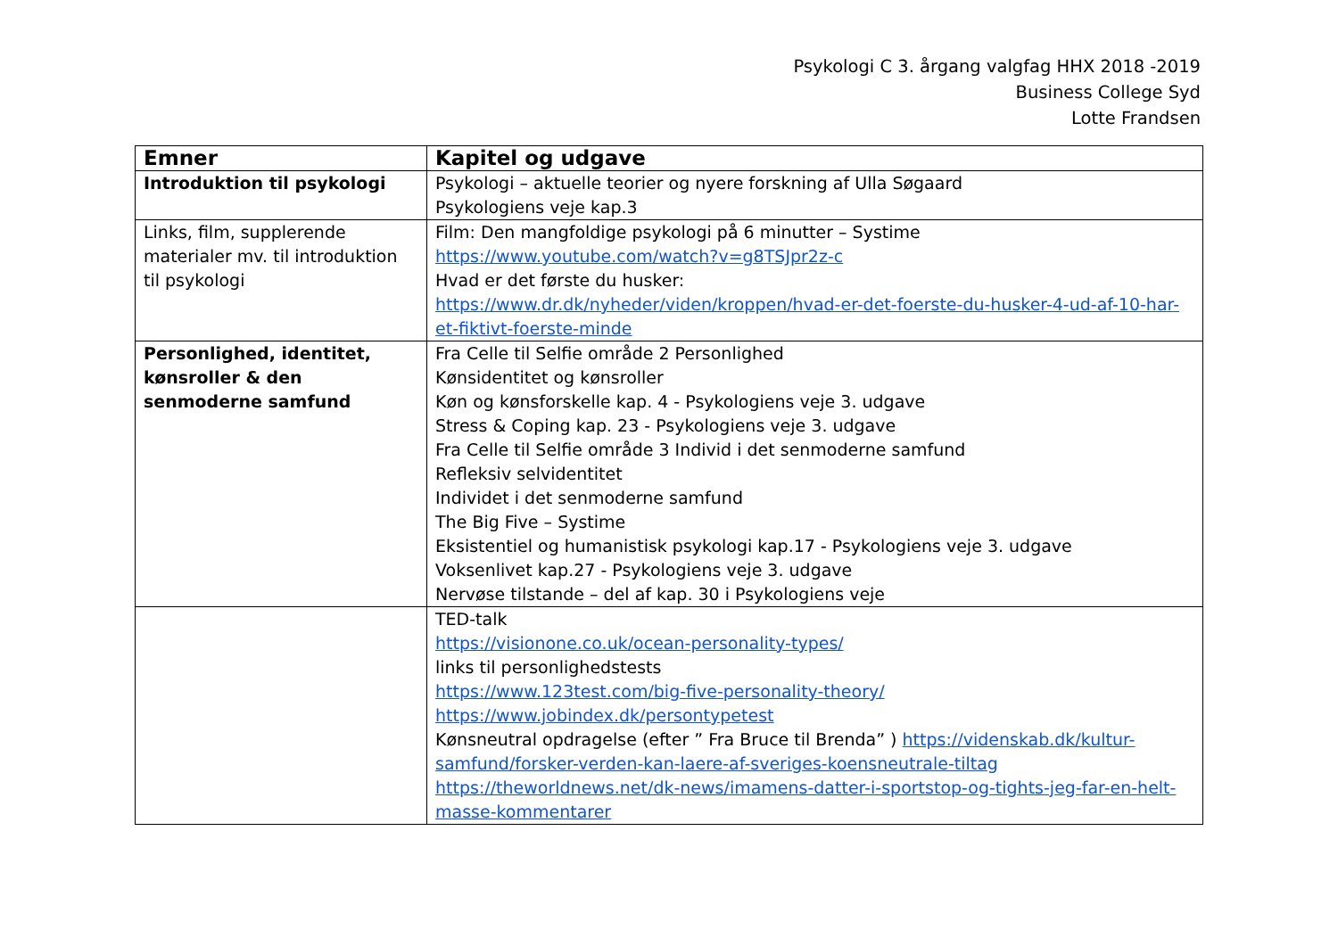Psykologi C 3. årgang valgfag HHX 2018 -2019
Business College Syd
Lotte Frandsen
| Emner | Kapitel og udgave |
| --- | --- |
| Introduktion til psykologi | Psykologi – aktuelle teorier og nyere forskning af Ulla Søgaard Psykologiens veje kap.3 |
| Links, film, supplerende materialer mv. til introduktion til psykologi | Film: Den mangfoldige psykologi på 6 minutter – Systime https://www.youtube.com/watch?v=g8TSJpr2z-c Hvad er det første du husker: https://www.dr.dk/nyheder/viden/kroppen/hvad-er-det-foerste-du-husker-4-ud-af-10-har-et-fiktivt-foerste-minde |
| Personlighed, identitet, kønsroller & den senmoderne samfund | Fra Celle til Selfie område 2 Personlighed Kønsidentitet og kønsroller Køn og kønsforskelle kap. 4 - Psykologiens veje 3. udgave Stress & Coping kap. 23 - Psykologiens veje 3. udgave Fra Celle til Selfie område 3 Individ i det senmoderne samfund Refleksiv selvidentitet Individet i det senmoderne samfund The Big Five – Systime Eksistentiel og humanistisk psykologi kap.17 - Psykologiens veje 3. udgave Voksenlivet kap.27 - Psykologiens veje 3. udgave Nervøse tilstande – del af kap. 30 i Psykologiens veje |
| | TED-talk https://visionone.co.uk/ocean-personality-types/ links til personlighedstests https://www.123test.com/big-five-personality-theory/ https://www.jobindex.dk/persontypetest Kønsneutral opdragelse (efter ” Fra Bruce til Brenda” ) https://videnskab.dk/kultur-samfund/forsker-verden-kan-laere-af-sveriges-koensneutrale-tiltag https://theworldnews.net/dk-news/imamens-datter-i-sportstop-og-tights-jeg-far-en-helt-masse-kommentarer |